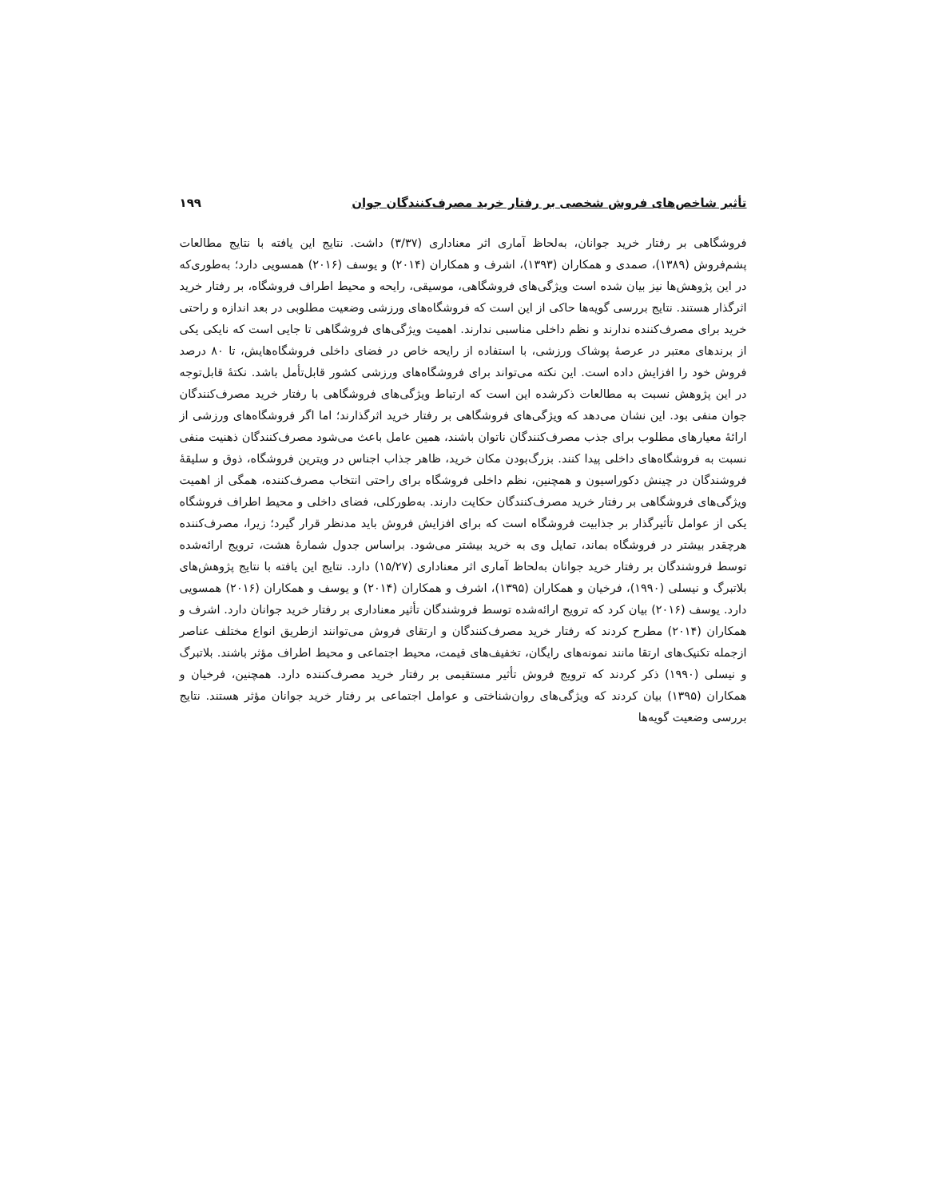تأثیر شاخص‌های فروش شخصی بر رفتار خرید مصرف‌کنندگان جوان ۱۹۹
فروشگاهی بر رفتار خرید جوانان، به‌لحاظ آماری اثر معناداری (۳/۳۷) داشت. نتایج این یافته با نتایج مطالعات پشم‌فروش (۱۳۸۹)، صمدی و همکاران (۱۳۹۳)، اشرف و همکاران (۲۰۱۴) و یوسف (۲۰۱۶) همسویی دارد؛ به‌طوری‌که در این پژوهش‌ها نیز بیان شده است ویژگی‌های فروشگاهی، موسیقی، رایحه و محیط اطراف فروشگاه، بر رفتار خرید اثرگذار هستند. نتایج بررسی گویه‌ها حاکی از این است که فروشگاه‌های ورزشی وضعیت مطلوبی در بعد اندازه و راحتی خرید برای مصرف‌کننده ندارند و نظم داخلی مناسبی ندارند. اهمیت ویژگی‌های فروشگاهی تا جایی است که نایکی یکی از برندهای معتبر در عرصهٔ پوشاک ورزشی، با استفاده از رایحه خاص در فضای داخلی فروشگاه‌هایش، تا ۸۰ درصد فروش خود را افزایش داده است. این نکته می‌تواند برای فروشگاه‌های ورزشی کشور قابل‌تأمل باشد. نکتهٔ قابل‌توجه در این پژوهش نسبت به مطالعات ذکرشده این است که ارتباط ویژگی‌های فروشگاهی با رفتار خرید مصرف‌کنندگان جوان منفی بود. این نشان می‌دهد که ویژگی‌های فروشگاهی بر رفتار خرید اثرگذارند؛ اما اگر فروشگاه‌های ورزشی از ارائهٔ معیارهای مطلوب برای جذب مصرف‌کنندگان ناتوان باشند، همین عامل باعث می‌شود مصرف‌کنندگان ذهنیت منفی نسبت به فروشگاه‌های داخلی پیدا کنند. بزرگ‌بودن مکان خرید، ظاهر جذاب اجناس در ویترین فروشگاه، ذوق و سلیقهٔ فروشندگان در چینش دکوراسیون و همچنین، نظم داخلی فروشگاه برای راحتی انتخاب مصرف‌کننده، همگی از اهمیت ویژگی‌های فروشگاهی بر رفتار خرید مصرف‌کنندگان حکایت دارند. به‌طورکلی، فضای داخلی و محیط اطراف فروشگاه یکی از عوامل تأثیرگذار بر جذابیت فروشگاه است که برای افزایش فروش باید مدنظر قرار گیرد؛ زیرا، مصرف‌کننده هرچقدر بیشتر در فروشگاه بماند، تمایل وی به خرید بیشتر می‌شود. براساس جدول شمارهٔ هشت، ترویج ارائه‌شده توسط فروشندگان بر رفتار خرید جوانان به‌لحاظ آماری اثر معناداری (۱۵/۲۷) دارد. نتایج این یافته با نتایج پژوهش‌های بلاتبرگ و نیسلی (۱۹۹۰)، فرخیان و همکاران (۱۳۹۵)، اشرف و همکاران (۲۰۱۴) و یوسف و همکاران (۲۰۱۶) همسویی دارد. یوسف (۲۰۱۶) بیان کرد که ترویج ارائه‌شده توسط فروشندگان تأثیر معناداری بر رفتار خرید جوانان دارد. اشرف و همکاران (۲۰۱۴) مطرح کردند که رفتار خرید مصرف‌کنندگان و ارتقای فروش می‌توانند ازطریق انواع مختلف عناصر ازجمله تکنیک‌های ارتقا مانند نمونه‌های رایگان، تخفیف‌های قیمت، محیط اجتماعی و محیط اطراف مؤثر باشند. بلاتبرگ و نیسلی (۱۹۹۰) ذکر کردند که ترویج فروش تأثیر مستقیمی بر رفتار خرید مصرف‌کننده دارد. همچنین، فرخیان و همکاران (۱۳۹۵) بیان کردند که ویژگی‌های روان‌شناختی و عوامل اجتماعی بر رفتار خرید جوانان مؤثر هستند. نتایج بررسی وضعیت گویه‌ها